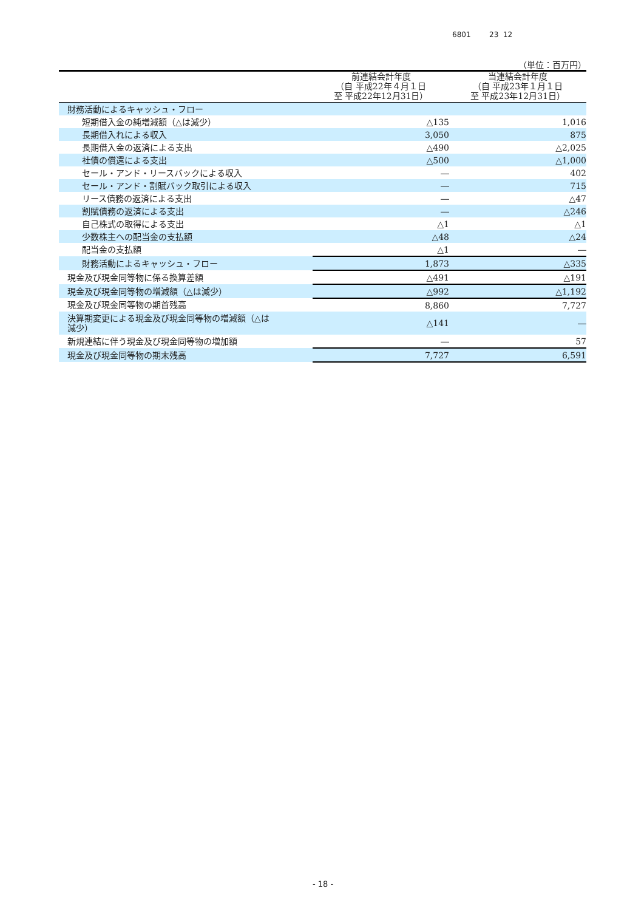6801 23 12
（単位：百万円）
| | 前連結会計年度 （自 平成22年４月１日 至 平成22年12月31日） | 当連結会計年度 （自 平成23年１月１日 至 平成23年12月31日） |
| --- | --- | --- |
| 財務活動によるキャッシュ・フロー | | |
| 短期借入金の純増減額（△は減少） | △135 | 1,016 |
| 長期借入れによる収入 | 3,050 | 875 |
| 長期借入金の返済による支出 | △490 | △2,025 |
| 社債の償還による支出 | △500 | △1,000 |
| セール・アンド・リースバックによる収入 | ― | 402 |
| セール・アンド・割賦バック取引による収入 | ― | 715 |
| リース債務の返済による支出 | ― | △47 |
| 割賦債務の返済による支出 | ― | △246 |
| 自己株式の取得による支出 | △1 | △1 |
| 少数株主への配当金の支払額 | △48 | △24 |
| 配当金の支払額 | △1 | ― |
| 財務活動によるキャッシュ・フロー | 1,873 | △335 |
| 現金及び現金同等物に係る換算差額 | △491 | △191 |
| 現金及び現金同等物の増減額（△は減少） | △992 | △1,192 |
| 現金及び現金同等物の期首残高 | 8,860 | 7,727 |
| 決算期変更による現金及び現金同等物の増減額（△は 減少） | △141 | ― |
| 新規連結に伴う現金及び現金同等物の増加額 | ― | 57 |
| 現金及び現金同等物の期末残高 | 7,727 | 6,591 |
- 18 -